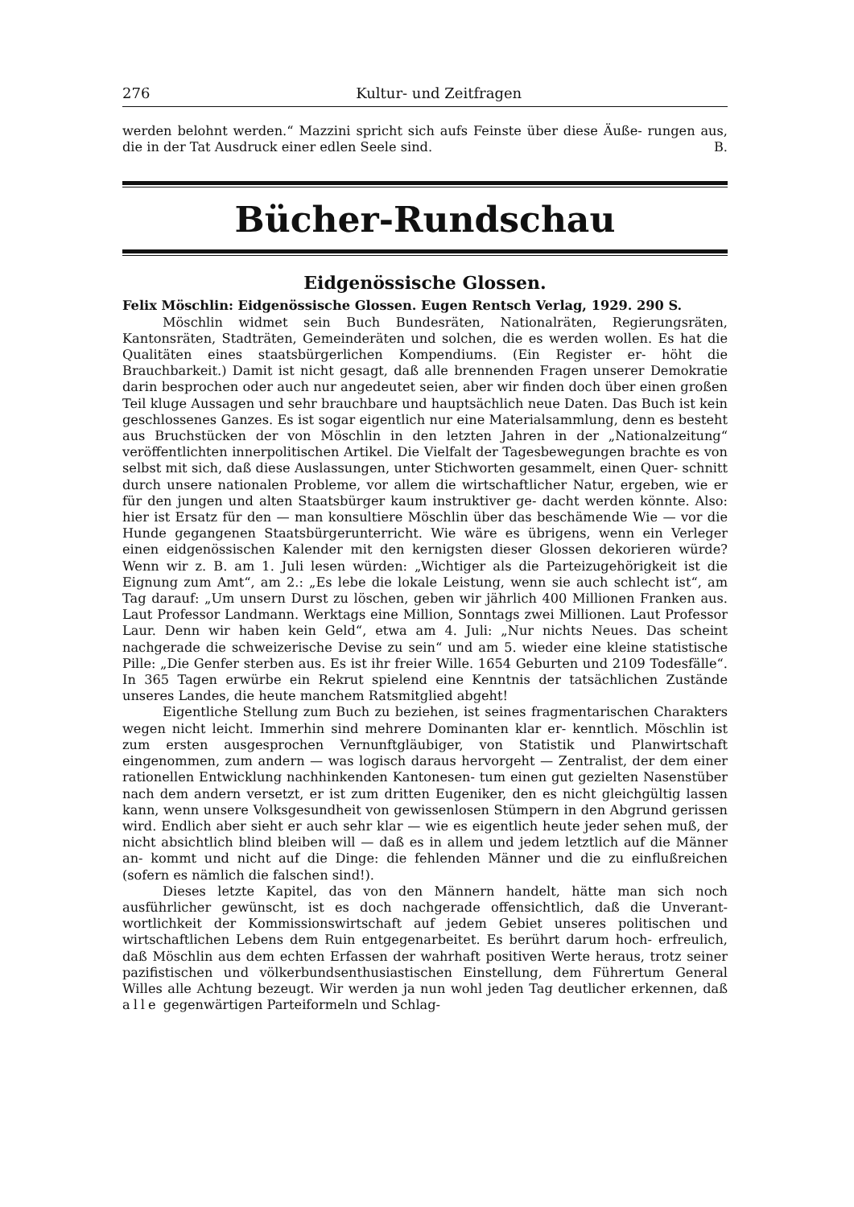276 Kultur- und Zeitfragen
werden belohnt werden.“ Mazzini spricht sich aufs Feinste über diese Äuße- rungen aus, die in der Tat Ausdruck einer edlen Seele sind. B.
Bücher-Rundschau
Eidgenössische Glossen.
Felix Möschlin: Eidgenössische Glossen. Eugen Rentsch Verlag, 1929. 290 S.
Möschlin widmet sein Buch Bundesräten, Nationalräten, Regierungsräten, Kantonsräten, Stadträten, Gemeinderäten und solchen, die es werden wollen. Es hat die Qualitäten eines staatsbürgerlichen Kompendiums. (Ein Register er- höht die Brauchbarkeit.) Damit ist nicht gesagt, daß alle brennenden Fragen unserer Demokratie darin besprochen oder auch nur angedeutet seien, aber wir finden doch über einen großen Teil kluge Aussagen und sehr brauchbare und hauptsächlich neue Daten. Das Buch ist kein geschlossenes Ganzes. Es ist sogar eigentlich nur eine Materialsammlung, denn es besteht aus Bruchstücken der von Möschlin in den letzten Jahren in der „Nationalzeitung“ veröffentlichten innerpolitischen Artikel. Die Vielfalt der Tagesbewegungen brachte es von selbst mit sich, daß diese Auslassungen, unter Stichworten gesammelt, einen Quer- schnitt durch unsere nationalen Probleme, vor allem die wirtschaftlicher Natur, ergeben, wie er für den jungen und alten Staatsbürger kaum instruktiver ge- dacht werden könnte. Also: hier ist Ersatz für den — man konsultiere Möschlin über das beschämende Wie — vor die Hunde gegangenen Staatsbürgerunterricht. Wie wäre es übrigens, wenn ein Verleger einen eidgenössischen Kalender mit den kernigsten dieser Glossen dekorieren würde? Wenn wir z. B. am 1. Juli lesen würden: „Wichtiger als die Parteizugehörigkeit ist die Eignung zum Amt“, am 2.: „Es lebe die lokale Leistung, wenn sie auch schlecht ist“, am Tag darauf: „Um unsern Durst zu löschen, geben wir jährlich 400 Millionen Franken aus. Laut Professor Landmann. Werktags eine Million, Sonntags zwei Millionen. Laut Professor Laur. Denn wir haben kein Geld“, etwa am 4. Juli: „Nur nichts Neues. Das scheint nachgerade die schweizerische Devise zu sein“ und am 5. wieder eine kleine statistische Pille: „Die Genfer sterben aus. Es ist ihr freier Wille. 1654 Geburten und 2109 Todesfälle“. In 365 Tagen erwürbe ein Rekrut spielend eine Kenntnis der tatsächlichen Zustände unseres Landes, die heute manchem Ratsmitglied abgeht!
Eigentliche Stellung zum Buch zu beziehen, ist seines fragmentarischen Charakters wegen nicht leicht. Immerhin sind mehrere Dominanten klar er- kenntlich. Möschlin ist zum ersten ausgesprochen Vernunftgläubiger, von Statistik und Planwirtschaft eingenommen, zum andern — was logisch daraus hervorgeht — Zentralist, der dem einer rationellen Entwicklung nachhinkenden Kantonesen- tum einen gut gezielten Nasenstüber nach dem andern versetzt, er ist zum dritten Eugeniker, den es nicht gleichgültig lassen kann, wenn unsere Volksgesundheit von gewissenlosen Stümpern in den Abgrund gerissen wird. Endlich aber sieht er auch sehr klar — wie es eigentlich heute jeder sehen muß, der nicht absichtlich blind bleiben will — daß es in allem und jedem letztlich auf die Männer an- kommt und nicht auf die Dinge: die fehlenden Männer und die zu einflußreichen (sofern es nämlich die falschen sind!).
Dieses letzte Kapitel, das von den Männern handelt, hätte man sich noch ausführlicher gewünscht, ist es doch nachgerade offensichtlich, daß die Unverant- wortlichkeit der Kommissionswirtschaft auf jedem Gebiet unseres politischen und wirtschaftlichen Lebens dem Ruin entgegenarbeitet. Es berührt darum hoch- erfreulich, daß Möschlin aus dem echten Erfassen der wahrhaft positiven Werte heraus, trotz seiner pazifistischen und völkerbundsenthusiastischen Einstellung, dem Führertum General Willes alle Achtung bezeugt. Wir werden ja nun wohl jeden Tag deutlicher erkennen, daß alle gegenwärtigen Parteiformeln und Schlag-